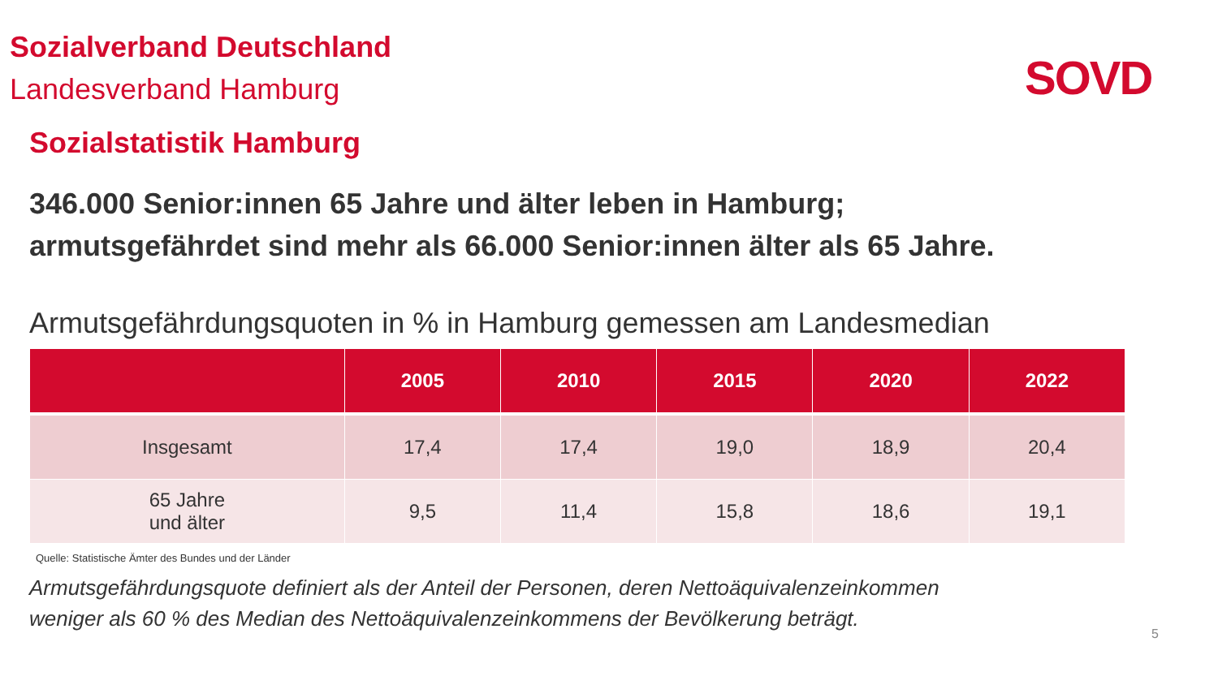Sozialverband Deutschland
Landesverband Hamburg
SOVD
Sozialstatistik Hamburg
346.000 Senior:innen 65 Jahre und älter leben in Hamburg;
armutsgefährdet sind mehr als 66.000 Senior:innen älter als 65 Jahre.
Armutsgefährdungsquoten in % in Hamburg gemessen am Landesmedian
| | 2005 | 2010 | 2015 | 2020 | 2022 |
| --- | --- | --- | --- | --- | --- |
| Insgesamt | 17,4 | 17,4 | 19,0 | 18,9 | 20,4 |
| 65 Jahre und älter | 9,5 | 11,4 | 15,8 | 18,6 | 19,1 |
Quelle: Statistische Ämter des Bundes und der Länder
Armutsgefährdungsquote definiert als der Anteil der Personen, deren Nettoäquivalenzeinkommen
weniger als 60 % des Median des Nettoäquivalenzeinkommens der Bevölkerung beträgt.
5